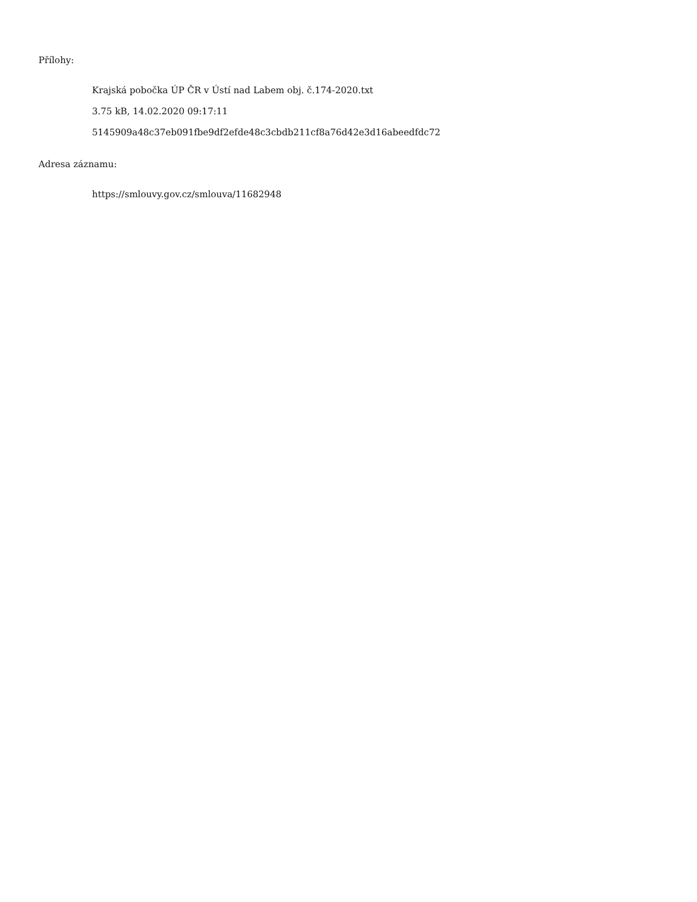Přílohy:
Krajská pobočka ÚP ČR v Ústí nad Labem obj. č.174-2020.txt
3.75 kB, 14.02.2020 09:17:11
5145909a48c37eb091fbe9df2efde48c3cbdb211cf8a76d42e3d16abeedfdc72
Adresa záznamu:
https://smlouvy.gov.cz/smlouva/11682948